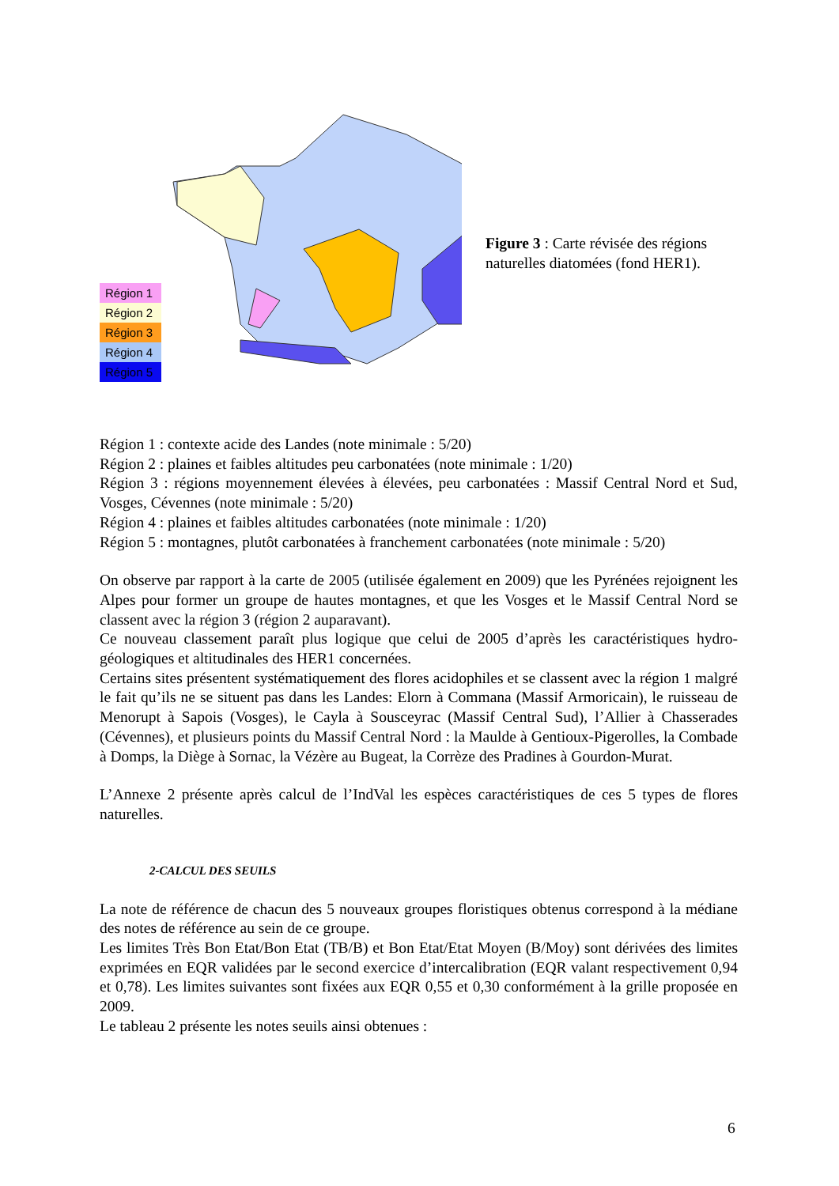Région 1
Région 2
Région 3
Région 4
Région 5
Figure 3 : Carte révisée des régions naturelles diatomées (fond HER1).
Région 1 : contexte acide des Landes (note minimale : 5/20)
Région 2 : plaines et faibles altitudes peu carbonatées (note minimale : 1/20)
Région 3 : régions moyennement élevées à élevées, peu carbonatées : Massif Central Nord et Sud, Vosges, Cévennes (note minimale : 5/20)
Région 4 : plaines et faibles altitudes carbonatées (note minimale : 1/20)
Région 5 : montagnes, plutôt carbonatées à franchement carbonatées (note minimale : 5/20)
On observe par rapport à la carte de 2005 (utilisée également en 2009) que les Pyrénées rejoignent les Alpes pour former un groupe de hautes montagnes, et que les Vosges et le Massif Central Nord se classent avec la région 3 (région 2 auparavant).
Ce nouveau classement paraît plus logique que celui de 2005 d’après les caractéristiques hydro-géologiques et altitudinales des HER1 concernées.
Certains sites présentent systématiquement des flores acidophiles et se classent avec la région 1 malgré le fait qu’ils ne se situent pas dans les Landes: Elorn à Commana (Massif Armoricain), le ruisseau de Menorupt à Sapois (Vosges), le Cayla à Sousceyrac (Massif Central Sud), l’Allier à Chasserades (Cévennes), et plusieurs points du Massif Central Nord : la Maulde à Gentioux-Pigerolles, la Combade à Domps, la Diège à Sornac, la Vézère au Bugeat, la Corrèze des Pradines à Gourdon-Murat.
L’Annexe 2 présente après calcul de l’IndVal les espèces caractéristiques de ces 5 types de flores naturelles.
2-CALCUL DES SEUILS
La note de référence de chacun des 5 nouveaux groupes floristiques obtenus correspond à la médiane des notes de référence au sein de ce groupe.
Les limites Très Bon Etat/Bon Etat (TB/B) et Bon Etat/Etat Moyen (B/Moy) sont dérivées des limites exprimées en EQR validées par le second exercice d’intercalibration (EQR valant respectivement 0,94 et 0,78). Les limites suivantes sont fixées aux EQR 0,55 et 0,30 conformément à la grille proposée en 2009.
Le tableau 2 présente les notes seuils ainsi obtenues :
6